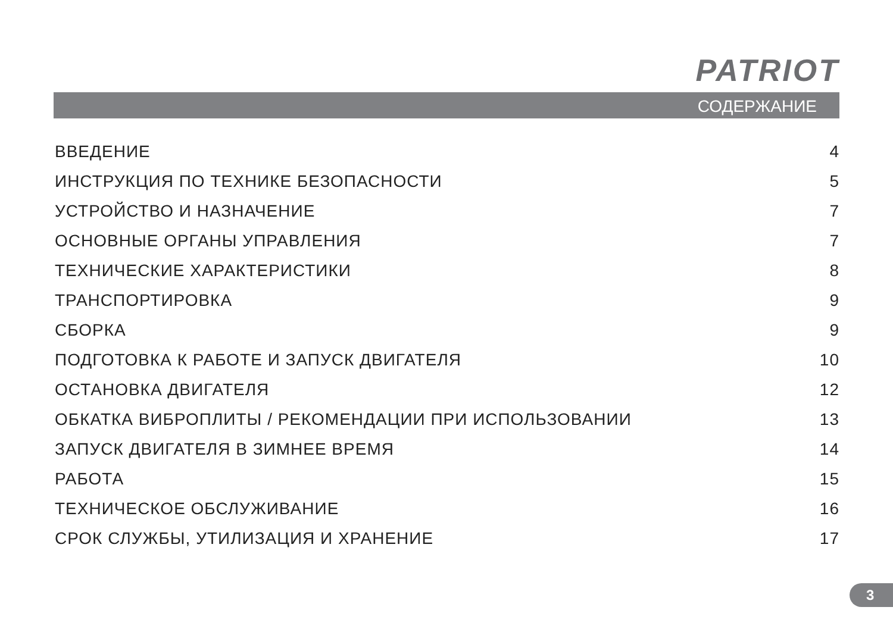PATRIOT
СОДЕРЖАНИЕ
ВВЕДЕНИЕ 4
ИНСТРУКЦИЯ ПО ТЕХНИКЕ БЕЗОПАСНОСТИ 5
УСТРОЙСТВО И НАЗНАЧЕНИЕ 7
ОСНОВНЫЕ ОРГАНЫ УПРАВЛЕНИЯ 7
ТЕХНИЧЕСКИЕ ХАРАКТЕРИСТИКИ 8
ТРАНСПОРТИРОВКА 9
СБОРКА 9
ПОДГОТОВКА К РАБОТЕ И ЗАПУСК ДВИГАТЕЛЯ 10
ОСТАНОВКА ДВИГАТЕЛЯ 12
ОБКАТКА ВИБРОПЛИТЫ / РЕКОМЕНДАЦИИ ПРИ ИСПОЛЬЗОВАНИИ 13
ЗАПУСК ДВИГАТЕЛЯ В ЗИМНЕЕ ВРЕМЯ 14
РАБОТА 15
ТЕХНИЧЕСКОЕ ОБСЛУЖИВАНИЕ 16
СРОК СЛУЖБЫ, УТИЛИЗАЦИЯ И ХРАНЕНИЕ 17
3